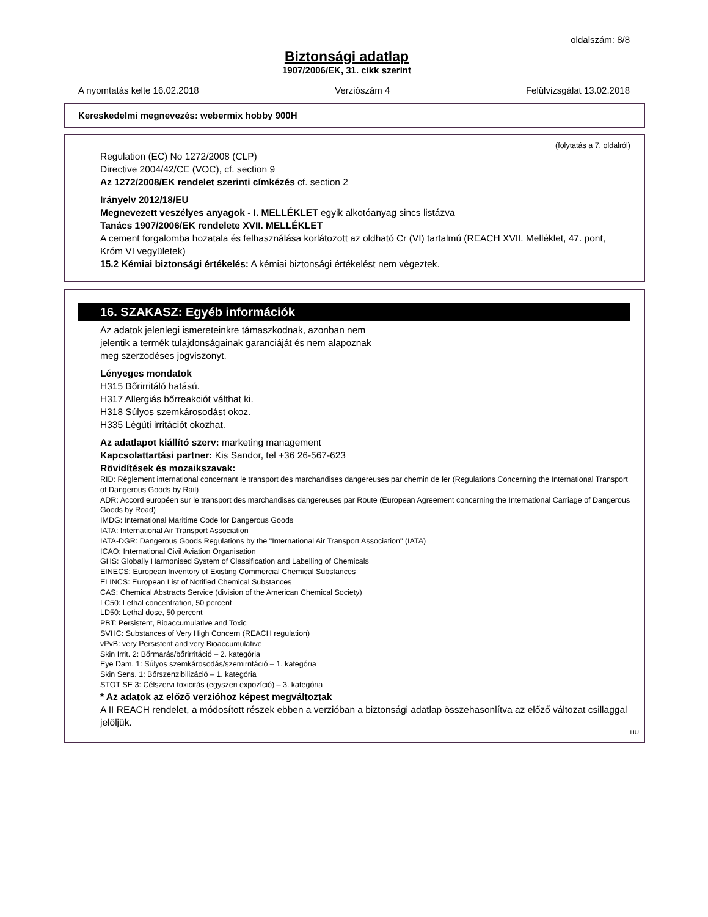oldalszám: 8/8
Biztonsági adatlap
1907/2006/EK, 31. cikk szerint
A nyomtatás kelte 16.02.2018 Verziószám 4 Felülvizsgálat 13.02.2018
Kereskedelmi megnevezés: webermix hobby 900H
(folytatás a 7. oldalról)
Regulation (EC) No 1272/2008 (CLP)
Directive 2004/42/CE (VOC), cf. section 9
Az 1272/2008/EK rendelet szerinti címkézés cf. section 2
Irányelv 2012/18/EU
Megnevezett veszélyes anyagok - I. MELLÉKLET egyik alkotóanyag sincs listázva
Tanács 1907/2006/EK rendelete XVII. MELLÉKLET
A cement forgalomba hozatala és felhasználása korlátozott az oldható Cr (VI) tartalmú (REACH XVII. Melléklet, 47. pont, Króm VI vegyületek)
15.2 Kémiai biztonsági értékelés: A kémiai biztonsági értékelést nem végeztek.
16. SZAKASZ: Egyéb információk
Az adatok jelenlegi ismereteinkre támaszkodnak, azonban nem
jelentik a termék tulajdonságainak garanciáját és nem alapoznak
meg szerzodéses jogviszonyt.
Lényeges mondatok
H315 Bőrirritáló hatású.
H317 Allergiás bőrreakciót válthat ki.
H318 Súlyos szemkárosodást okoz.
H335 Légúti irritációt okozhat.
Az adatlapot kiállító szerv: marketing management
Kapcsolattartási partner: Kis Sandor, tel +36 26-567-623
Rövidítések és mozaikszavak:
RID: Règlement international concernant le transport des marchandises dangereuses par chemin de fer (Regulations Concerning the International Transport of Dangerous Goods by Rail)
ADR: Accord européen sur le transport des marchandises dangereuses par Route (European Agreement concerning the International Carriage of Dangerous Goods by Road)
IMDG: International Maritime Code for Dangerous Goods
IATA: International Air Transport Association
IATA-DGR: Dangerous Goods Regulations by the "International Air Transport Association" (IATA)
ICAO: International Civil Aviation Organisation
GHS: Globally Harmonised System of Classification and Labelling of Chemicals
EINECS: European Inventory of Existing Commercial Chemical Substances
ELINCS: European List of Notified Chemical Substances
CAS: Chemical Abstracts Service (division of the American Chemical Society)
LC50: Lethal concentration, 50 percent
LD50: Lethal dose, 50 percent
PBT: Persistent, Bioaccumulative and Toxic
SVHC: Substances of Very High Concern (REACH regulation)
vPvB: very Persistent and very Bioaccumulative
Skin Irrit. 2: Bőrmarás/bőrirritáció – 2. kategória
Eye Dam. 1: Súlyos szemkárosodás/szemirritáció – 1. kategória
Skin Sens. 1: Bőrszenzibilizáció – 1. kategória
STOT SE 3: Célszervi toxicitás (egyszeri expozíció) – 3. kategória
* Az adatok az előző verzióhoz képest megváltoztak
A II REACH rendelet, a módosított részek ebben a verzióban a biztonsági adatlap összehasonlítva az előző változat csillaggal jelöljük.
HU